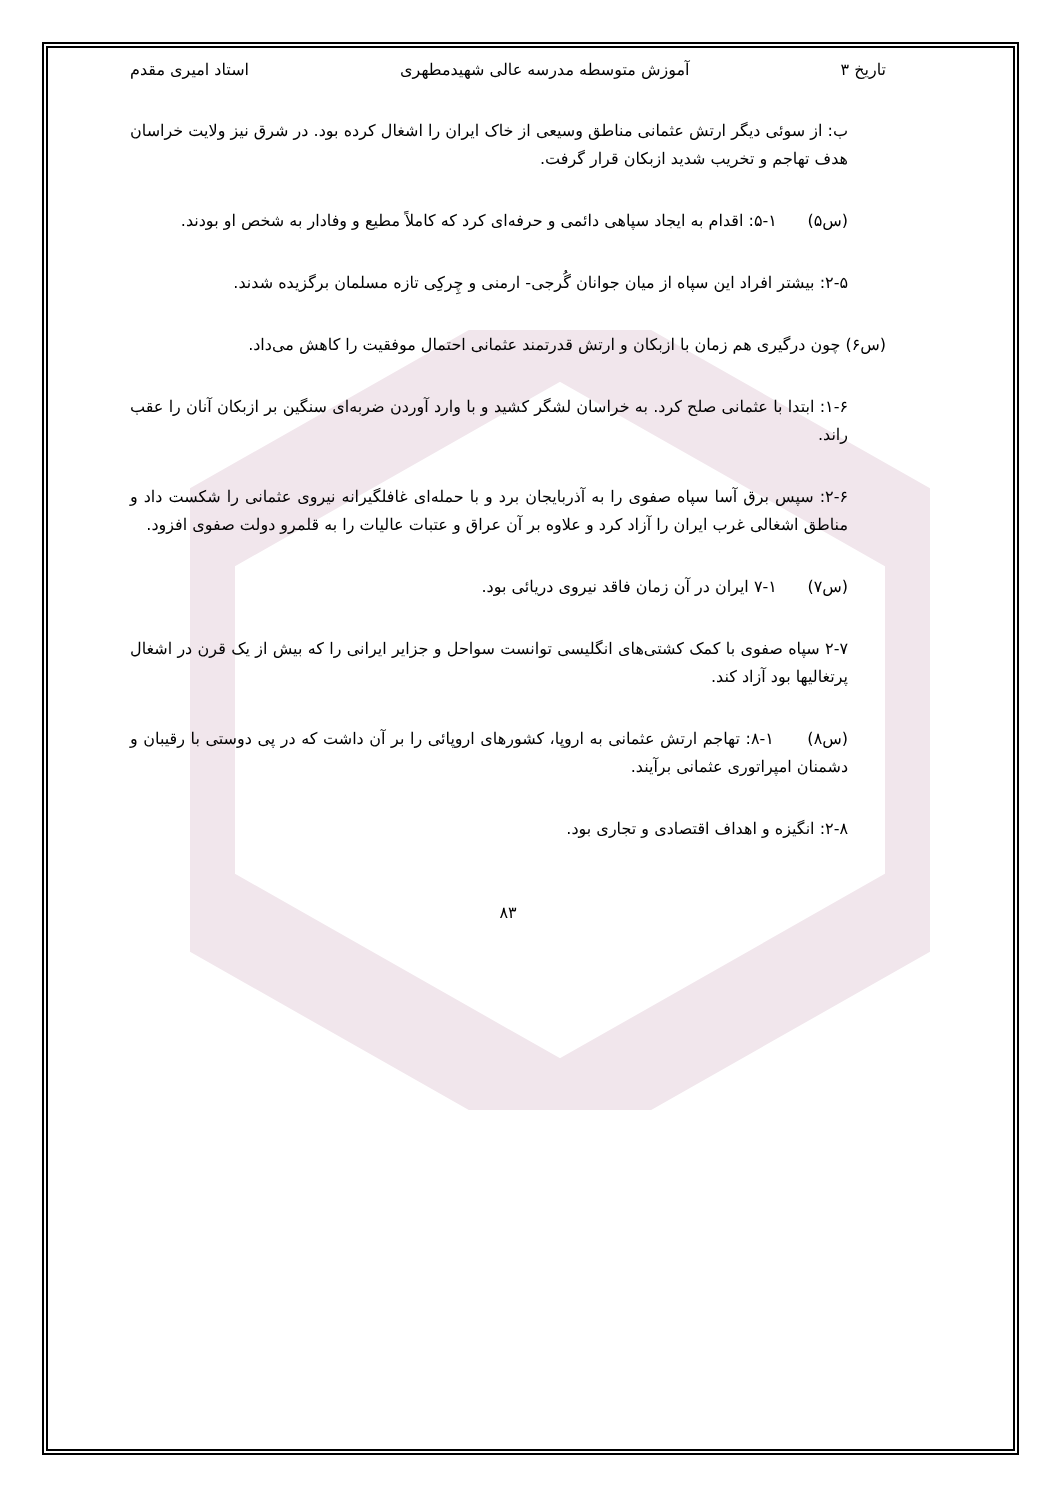تاریخ ۳ آموزش متوسطه مدرسه عالی شهیدمطهری استاد امیری مقدم
ب: از سوئی دیگر ارتش عثمانی مناطق وسیعی از خاک ایران را اشغال کرده بود. در شرق نیز ولایت خراسان هدف تهاجم و تخریب شدید ازبکان قرار گرفت.
(س۵) ۱-۵: اقدام به ایجاد سپاهی دائمی و حرفه‌ای کرد که کاملاً مطیع و وفادار به شخص او بودند.
۲-۵: بیشتر افراد این سپاه از میان جوانان گُرجی- ارمنی و چِرکِی تازه مسلمان برگزیده شدند.
(س۶) چون درگیری هم زمان با ازبکان و ارتش قدرتمند عثمانی احتمال موفقیت را کاهش می‌داد.
۱-۶: ابتدا با عثمانی صلح کرد. به خراسان لشگر کشید و با وارد آوردن ضربه‌ای سنگین بر ازبکان آنان را عقب راند.
۲-۶: سپس برق آسا سپاه صفوی را به آذربایجان برد و با حمله‌ای غافلگیرانه نیروی عثمانی را شکست داد و مناطق اشغالی غرب ایران را آزاد کرد و علاوه بر آن عراق و عتبات عالیات را به قلمرو دولت صفوی افزود.
(س۷) ۱-۷ ایران در آن زمان فاقد نیروی دریائی بود.
۲-۷ سپاه صفوی با کمک کشتی‌های انگلیسی توانست سواحل و جزایر ایرانی را که بیش از یک قرن در اشغال پرتغالیها بود آزاد کند.
(س۸) ۱-۸: تهاجم ارتش عثمانی به اروپا، کشورهای اروپائی را بر آن داشت که در پی دوستی با رقیبان و دشمنان امپراتوری عثمانی برآیند.
۲-۸: انگیزه و اهداف اقتصادی و تجاری بود.
۸۳